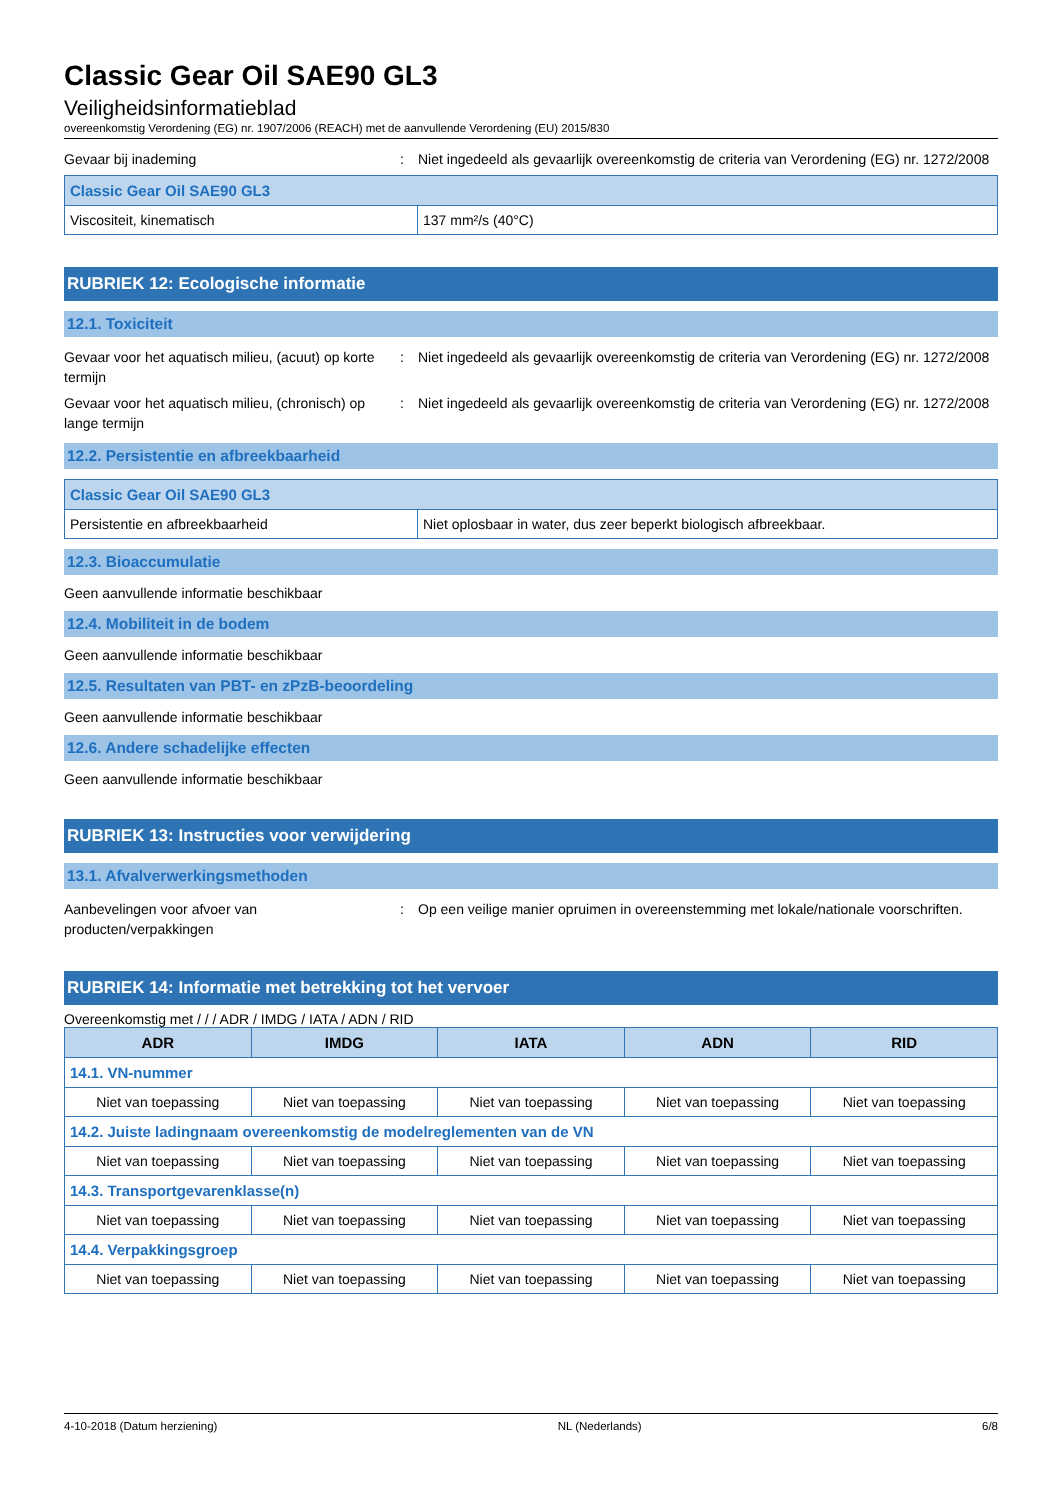Classic Gear Oil SAE90 GL3
Veiligheidsinformatieblad
overeenkomstig Verordening (EG) nr. 1907/2006 (REACH) met de aanvullende Verordening (EU) 2015/830
Gevaar bij inademing : Niet ingedeeld als gevaarlijk overeenkomstig de criteria van Verordening (EG) nr. 1272/2008
| Classic Gear Oil SAE90 GL3 | |
| --- | --- |
| Viscositeit, kinematisch | 137 mm²/s (40°C) |
RUBRIEK 12: Ecologische informatie
12.1. Toxiciteit
Gevaar voor het aquatisch milieu, (acuut) op korte termijn
: Niet ingedeeld als gevaarlijk overeenkomstig de criteria van Verordening (EG) nr. 1272/2008
Gevaar voor het aquatisch milieu, (chronisch) op lange termijn
: Niet ingedeeld als gevaarlijk overeenkomstig de criteria van Verordening (EG) nr. 1272/2008
12.2. Persistentie en afbreekbaarheid
| Classic Gear Oil SAE90 GL3 | |
| --- | --- |
| Persistentie en afbreekbaarheid | Niet oplosbaar in water, dus zeer beperkt biologisch afbreekbaar. |
12.3. Bioaccumulatie
Geen aanvullende informatie beschikbaar
12.4. Mobiliteit in de bodem
Geen aanvullende informatie beschikbaar
12.5. Resultaten van PBT- en zPzB-beoordeling
Geen aanvullende informatie beschikbaar
12.6. Andere schadelijke effecten
Geen aanvullende informatie beschikbaar
RUBRIEK 13: Instructies voor verwijdering
13.1. Afvalverwerkingsmethoden
Aanbevelingen voor afvoer van producten/verpakkingen
: Op een veilige manier opruimen in overeenstemming met lokale/nationale voorschriften.
RUBRIEK 14: Informatie met betrekking tot het vervoer
Overeenkomstig met / / / ADR / IMDG / IATA / ADN / RID
| ADR | IMDG | IATA | ADN | RID |
| --- | --- | --- | --- | --- |
| 14.1. VN-nummer | | | | |
| Niet van toepassing | Niet van toepassing | Niet van toepassing | Niet van toepassing | Niet van toepassing |
| 14.2. Juiste ladingnaam overeenkomstig de modelreglementen van de VN | | | | |
| Niet van toepassing | Niet van toepassing | Niet van toepassing | Niet van toepassing | Niet van toepassing |
| 14.3. Transportgevarenklasse(n) | | | | |
| Niet van toepassing | Niet van toepassing | Niet van toepassing | Niet van toepassing | Niet van toepassing |
| 14.4. Verpakkingsgroep | | | | |
| Niet van toepassing | Niet van toepassing | Niet van toepassing | Niet van toepassing | Niet van toepassing |
4-10-2018 (Datum herziening) NL (Nederlands) 6/8